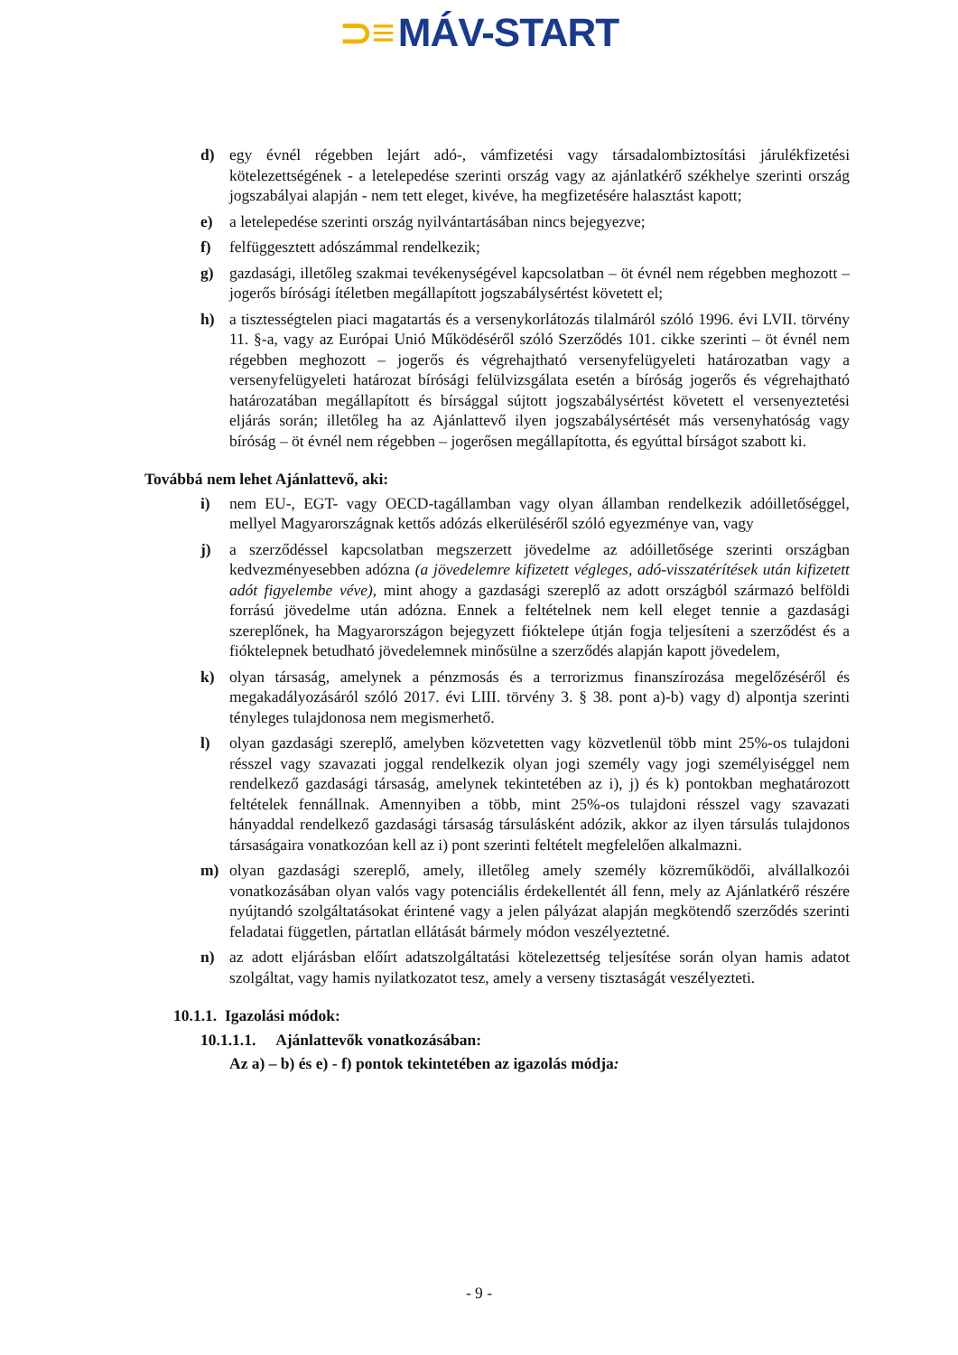⊃≡ MÁV-START
d) egy évnél régebben lejárt adó-, vámfizetési vagy társadalombiztosítási járulékfizetési kötelezettségének - a letelepedése szerinti ország vagy az ajánlatkérő székhelye szerinti ország jogszabályai alapján - nem tett eleget, kivéve, ha megfizetésére halasztást kapott;
e) a letelepedése szerinti ország nyilvántartásában nincs bejegyezve;
f) felfüggesztett adószámmal rendelkezik;
g) gazdasági, illetőleg szakmai tevékenységével kapcsolatban – öt évnél nem régebben meghozott – jogerős bírósági ítéletben megállapított jogszabálysértést követett el;
h) a tisztességtelen piaci magatartás és a versenykorlátozás tilalmáról szóló 1996. évi LVII. törvény 11. §-a, vagy az Európai Unió Működéséről szóló Szerződés 101. cikke szerinti – öt évnél nem régebben meghozott – jogerős és végrehajtható versenyfelügyeleti határozatban vagy a versenyfelügyeleti határozat bírósági felülvizsgálata esetén a bíróság jogerős és végrehajtható határozatában megállapított és bírsággal sújtott jogszabálysértést követett el versenyeztetési eljárás során; illetőleg ha az Ajánlattevő ilyen jogszabálysértését más versenyhatóság vagy bíróság – öt évnél nem régebben – jogerősen megállapította, és egyúttal bírságot szabott ki.
Továbbá nem lehet Ajánlattevő, aki:
i) nem EU-, EGT- vagy OECD-tagállamban vagy olyan államban rendelkezik adóilletőséggel, mellyel Magyarországnak kettős adózás elkerüléséről szóló egyezménye van, vagy
j) a szerződéssel kapcsolatban megszerzett jövedelme az adóilletősége szerinti országban kedvezményesebben adózna (a jövedelemre kifizetett végleges, adó-visszatérítések után kifizetett adót figyelembe véve), mint ahogy a gazdasági szereplő az adott országból származó belföldi forrású jövedelme után adózna. Ennek a feltételnek nem kell eleget tennie a gazdasági szereplőnek, ha Magyarországon bejegyzett fióktelepe útján fogja teljesíteni a szerződést és a fióktelepnek betudható jövedelemnek minősülne a szerződés alapján kapott jövedelem,
k) olyan társaság, amelynek a pénzmosás és a terrorizmus finanszírozása megelőzéséről és megakadályozásáról szóló 2017. évi LIII. törvény 3. § 38. pont a)-b) vagy d) alpontja szerinti tényleges tulajdonosa nem megismerhető.
l) olyan gazdasági szereplő, amelyben közvetetten vagy közvetlenül több mint 25%-os tulajdoni résszel vagy szavazati joggal rendelkezik olyan jogi személy vagy jogi személyiséggel nem rendelkező gazdasági társaság, amelynek tekintetében az i), j) és k) pontokban meghatározott feltételek fennállnak. Amennyiben a több, mint 25%-os tulajdoni résszel vagy szavazati hányaddal rendelkező gazdasági társaság társulásként adózik, akkor az ilyen társulás tulajdonos társaságaira vonatkozóan kell az i) pont szerinti feltételt megfelelően alkalmazni.
m) olyan gazdasági szereplő, amely, illetőleg amely személy közreműködői, alvállalkozói vonatkozásában olyan valós vagy potenciális érdekellentét áll fenn, mely az Ajánlatkérő részére nyújtandó szolgáltatásokat érintené vagy a jelen pályázat alapján megkötendő szerződés szerinti feladatai független, pártatlan ellátását bármely módon veszélyeztetné.
n) az adott eljárásban előírt adatszolgáltatási kötelezettség teljesítése során olyan hamis adatot szolgáltat, vagy hamis nyilatkozatot tesz, amely a verseny tisztaságát veszélyezteti.
10.1.1. Igazolási módok:
10.1.1.1. Ajánlattevők vonatkozásában:
Az a) – b) és e) - f) pontok tekintetében az igazolás módja:
- 9 -